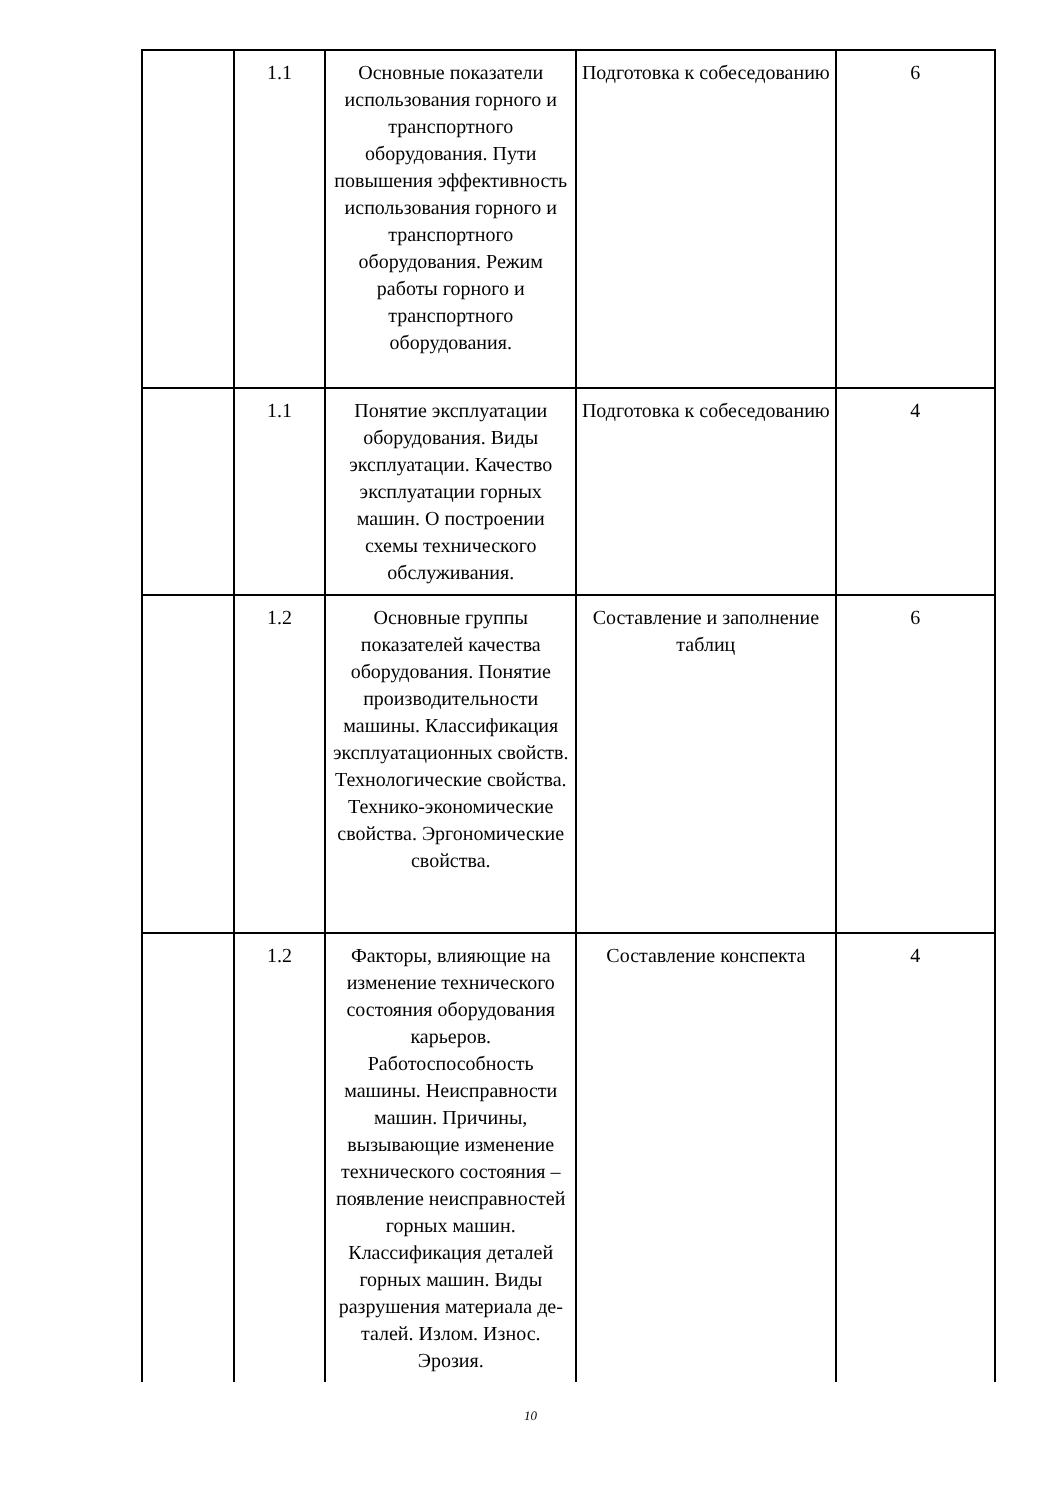| | 1.1 | Основные показатели использования горного и транспортного оборудования. Пути повышения эффективность использования горного и транспортного оборудования. Режим работы горного и транспортного оборудования. | Подготовка к собеседованию | 6 |
| | 1.1 | Понятие эксплуатации оборудования. Виды эксплуатации. Качество эксплуатации горных машин. О построении схемы технического обслуживания. | Подготовка к собеседованию | 4 |
| | 1.2 | Основные группы показателей качества оборудования. Понятие производительности машины. Классификация эксплуатационных свойств. Технологические свойства. Технико-экономические свойства. Эргономические свойства. | Составление и заполнение таблиц | 6 |
| | 1.2 | Факторы, влияющие на изменение технического состояния оборудования карьеров. Работоспособность машины. Неисправности машин. Причины, вызывающие изменение технического состояния – появление неисправностей горных машин. Классификация деталей горных машин. Виды разрушения материала де-талей. Излом. Износ. Эрозия. | Составление конспекта | 4 |
10